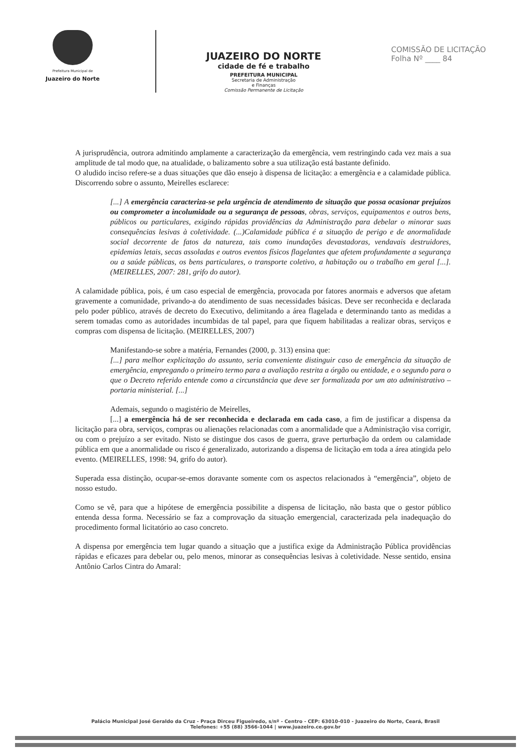Prefeitura Municipal de
Juazeiro do Norte
JUAZEIRO DO NORTE
cidade de fé e trabalho
PREFEITURA MUNICIPAL
Secretaria de Administração
e Finanças
Comissão Permanente de Licitação
COMISSÃO DE LICITAÇÃO
Folha Nº ____ 84
A jurisprudência, outrora admitindo amplamente a caracterização da emergência, vem restringindo cada vez mais a sua amplitude de tal modo que, na atualidade, o balizamento sobre a sua utilização está bastante definido.
O aludido inciso refere-se a duas situações que dão ensejo à dispensa de licitação: a emergência e a calamidade pública. Discorrendo sobre o assunto, Meirelles esclarece:
[...] A emergência caracteriza-se pela urgência de atendimento de situação que possa ocasionar prejuízos ou comprometer a incolumidade ou a segurança de pessoas, obras, serviços, equipamentos e outros bens, públicos ou particulares, exigindo rápidas providências da Administração para debelar o minorar suas consequências lesivas à coletividade. (...)Calamidade pública é a situação de perigo e de anormalidade social decorrente de fatos da natureza, tais como inundações devastadoras, vendavais destruidores, epidemias letais, secas assoladas e outros eventos físicos flagelantes que afetem profundamente a segurança ou a saúde públicas, os bens particulares, o transporte coletivo, a habitação ou o trabalho em geral [...]. (MEIRELLES, 2007: 281, grifo do autor).
A calamidade pública, pois, é um caso especial de emergência, provocada por fatores anormais e adversos que afetam gravemente a comunidade, privando-a do atendimento de suas necessidades básicas. Deve ser reconhecida e declarada pelo poder público, através de decreto do Executivo, delimitando a área flagelada e determinando tanto as medidas a serem tomadas como as autoridades incumbidas de tal papel, para que fiquem habilitadas a realizar obras, serviços e compras com dispensa de licitação. (MEIRELLES, 2007)
Manifestando-se sobre a matéria, Fernandes (2000, p. 313) ensina que:
[...] para melhor explicitação do assunto, seria conveniente distinguir caso de emergência da situação de emergência, empregando o primeiro termo para a avaliação restrita a órgão ou entidade, e o segundo para o que o Decreto referido entende como a circunstância que deve ser formalizada por um ato administrativo – portaria ministerial. [...]
Ademais, segundo o magistério de Meirelles,
[...] a emergência há de ser reconhecida e declarada em cada caso, a fim de justificar a dispensa da licitação para obra, serviços, compras ou alienações relacionadas com a anormalidade que a Administração visa corrigir, ou com o prejuízo a ser evitado. Nisto se distingue dos casos de guerra, grave perturbação da ordem ou calamidade pública em que a anormalidade ou risco é generalizado, autorizando a dispensa de licitação em toda a área atingida pelo evento. (MEIRELLES, 1998: 94, grifo do autor).
Superada essa distinção, ocupar-se-emos doravante somente com os aspectos relacionados à “emergência”, objeto de nosso estudo.
Como se vê, para que a hipótese de emergência possibilite a dispensa de licitação, não basta que o gestor público entenda dessa forma. Necessário se faz a comprovação da situação emergencial, caracterizada pela inadequação do procedimento formal licitatório ao caso concreto.
A dispensa por emergência tem lugar quando a situação que a justifica exige da Administração Pública providências rápidas e eficazes para debelar ou, pelo menos, minorar as consequências lesivas à coletividade. Nesse sentido, ensina Antônio Carlos Cintra do Amaral:
Palácio Municipal José Geraldo da Cruz - Praça Dirceu Figueiredo, s/nº - Centro - CEP: 63010-010 - Juazeiro do Norte, Ceará, Brasil
Telefones: +55 (88) 3566-1044 | www.juazeiro.ce.gov.br